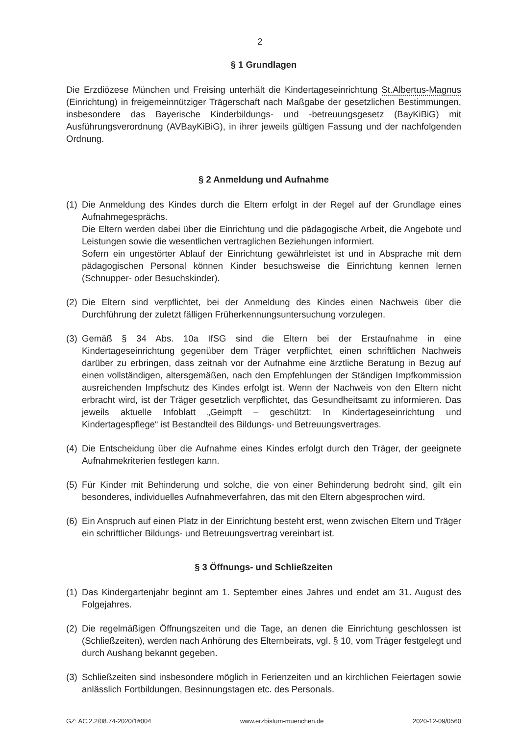2
§ 1 Grundlagen
Die Erzdiözese München und Freising unterhält die Kindertageseinrichtung St.Albertus-Magnus (Einrichtung) in freigemeinnütziger Trägerschaft nach Maßgabe der gesetzlichen Bestimmungen, insbesondere das Bayerische Kinderbildungs- und -betreuungsgesetz (BayKiBiG) mit Ausführungsverordnung (AVBayKiBiG), in ihrer jeweils gültigen Fassung und der nachfolgenden Ordnung.
§ 2 Anmeldung und Aufnahme
(1)
Die Anmeldung des Kindes durch die Eltern erfolgt in der Regel auf der Grundlage eines Aufnahmegesprächs.
Die Eltern werden dabei über die Einrichtung und die pädagogische Arbeit, die Angebote und Leistungen sowie die wesentlichen vertraglichen Beziehungen informiert.
Sofern ein ungestörter Ablauf der Einrichtung gewährleistet ist und in Absprache mit dem pädagogischen Personal können Kinder besuchsweise die Einrichtung kennen lernen (Schnupper- oder Besuchskinder).
(2)
Die Eltern sind verpflichtet, bei der Anmeldung des Kindes einen Nachweis über die Durchführung der zuletzt fälligen Früherkennungsuntersuchung vorzulegen.
(3)
Gemäß § 34 Abs. 10a IfSG sind die Eltern bei der Erstaufnahme in eine Kindertageseinrichtung gegenüber dem Träger verpflichtet, einen schriftlichen Nachweis darüber zu erbringen, dass zeitnah vor der Aufnahme eine ärztliche Beratung in Bezug auf einen vollständigen, altersgemäßen, nach den Empfehlungen der Ständigen Impfkommission ausreichenden Impfschutz des Kindes erfolgt ist. Wenn der Nachweis von den Eltern nicht erbracht wird, ist der Träger gesetzlich verpflichtet, das Gesundheitsamt zu informieren. Das jeweils aktuelle Infoblatt „Geimpft – geschützt: In Kindertageseinrichtung und Kindertagespflege“ ist Bestandteil des Bildungs- und Betreuungsvertrages.
(4)
Die Entscheidung über die Aufnahme eines Kindes erfolgt durch den Träger, der geeignete Aufnahmekriterien festlegen kann.
(5)
Für Kinder mit Behinderung und solche, die von einer Behinderung bedroht sind, gilt ein besonderes, individuelles Aufnahmeverfahren, das mit den Eltern abgesprochen wird.
(6)
Ein Anspruch auf einen Platz in der Einrichtung besteht erst, wenn zwischen Eltern und Träger ein schriftlicher Bildungs- und Betreuungsvertrag vereinbart ist.
§ 3 Öffnungs- und Schließzeiten
(1)
Das Kindergartenjahr beginnt am 1. September eines Jahres und endet am 31. August des Folgejahres.
(2)
Die regelmäßigen Öffnungszeiten und die Tage, an denen die Einrichtung geschlossen ist (Schließzeiten), werden nach Anhörung des Elternbeirats, vgl. § 10, vom Träger festgelegt und durch Aushang bekannt gegeben.
(3)
Schließzeiten sind insbesondere möglich in Ferienzeiten und an kirchlichen Feiertagen sowie anlässlich Fortbildungen, Besinnungstagen etc. des Personals.
GZ: AC.2.2/08.74-2020/1#004 www.erzbistum-muenchen.de 2020-12-09/0560